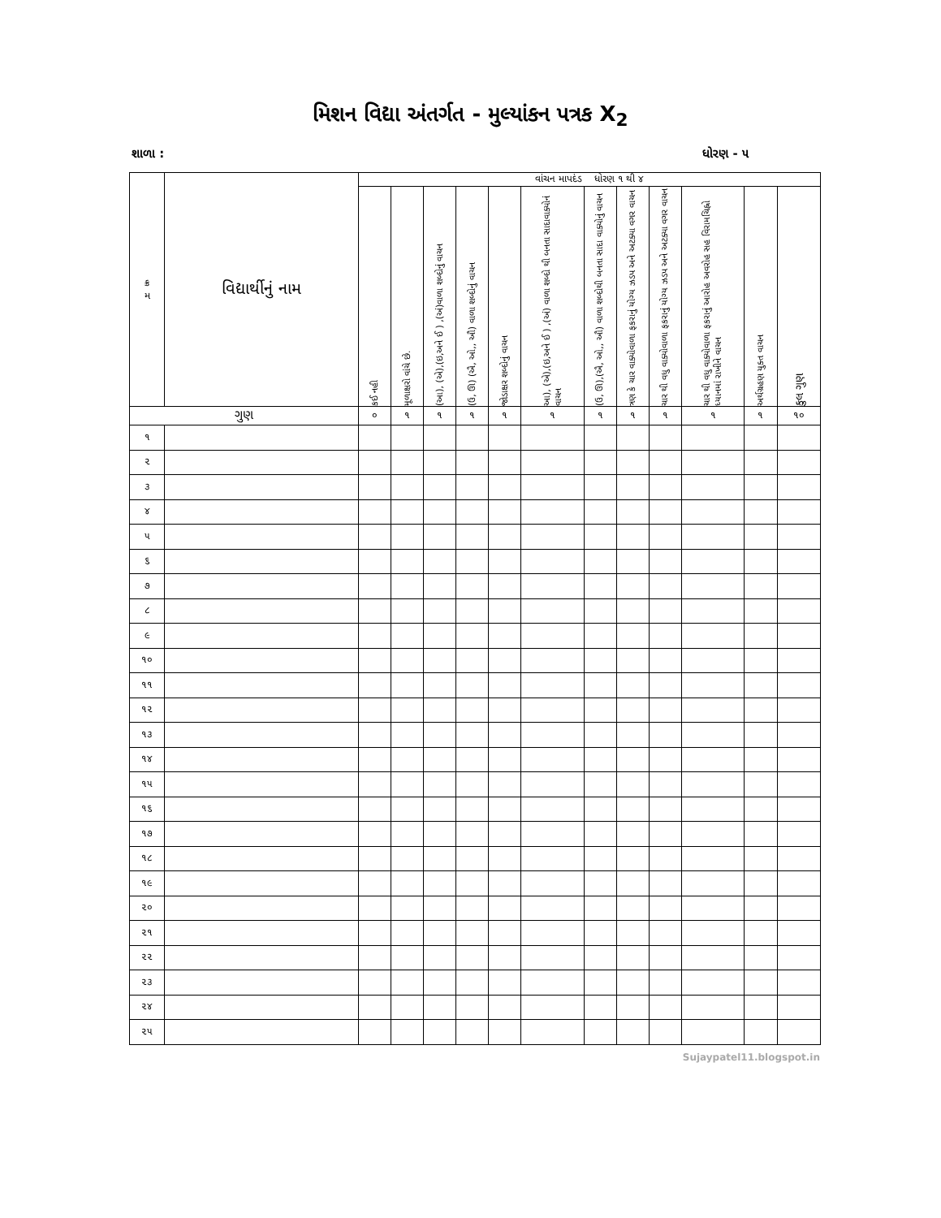મિશન વિદ્યા અંતર્ગત - મુલ્યાંકન પત્રક X<sub>2</sub>
શાળા : ધોરણ - ૫
| ક્ર મ | વિદ્યાર્થીનું નામ | વાંચન માપદંડ ધોરણ ૧ થી ૪ | | | | | | | | | | | |
| --- | --- | --- | --- | --- | --- | --- | --- | --- | --- | --- | --- | --- | --- |
| | | કઈ નહી | મૂળાક્ષરો વાંચે છે. | (આ), (એ),(ઇ,અને ઈ ) ,(અં)વાળા શબ્દોનું વાચન | (ઉ, ઊ) (ઐ, ઓ,, ઔ) વાળા શબ્દોનું વાચન | જોડાક્ષર શબ્દોનું વાચન | આ), (એ),(ઇ,અને ઈ ) ,(અં) વાળા શબ્દો થી બનતા સાદાવાક્યોનં વાચન | (ઉ, ઊ),(ઐ, ઓ,, ઔ) વાળા શબ્દોથી બનતા સાદા વાક્યોનું વાચન | ત્રણ કે ચાર વાક્યોવાળા ફકરાનું યોગ્ય ઝડપ અને અટક્યા વગર વાચન | ચાર થી વધુ વાક્યોવાળા ફકરાનું યોગ્ય ઝડપ અને અટક્યા વગર વાચન | ચાર થી વધુ વાક્યોવાળા ફકરાનું આરોહ અવરોહ સહ વિરામચિહ્નો ધ્યાનમાં રાખીને વાચન | અર્થગ્રહણ યુક્ત વાચન | કુલ ગુણ |
| ગુણ | | ૦ | ૧ | ૧ | ૧ | ૧ | ૧ | ૧ | ૧ | ૧ | ૧ | ૧ | ૧૦ |
| ૧ | | | | | | | | | | | | | |
| ૨ | | | | | | | | | | | | | |
| ૩ | | | | | | | | | | | | | |
| ૪ | | | | | | | | | | | | | |
| ૫ | | | | | | | | | | | | | |
| ૬ | | | | | | | | | | | | | |
| ૭ | | | | | | | | | | | | | |
| ૮ | | | | | | | | | | | | | |
| ૯ | | | | | | | | | | | | | |
| ૧૦ | | | | | | | | | | | | | |
| ૧૧ | | | | | | | | | | | | | |
| ૧૨ | | | | | | | | | | | | | |
| ૧૩ | | | | | | | | | | | | | |
| ૧૪ | | | | | | | | | | | | | |
| ૧૫ | | | | | | | | | | | | | |
| ૧૬ | | | | | | | | | | | | | |
| ૧૭ | | | | | | | | | | | | | |
| ૧૮ | | | | | | | | | | | | | |
| ૧૯ | | | | | | | | | | | | | |
| ૨૦ | | | | | | | | | | | | | |
| ૨૧ | | | | | | | | | | | | | |
| ૨૨ | | | | | | | | | | | | | |
| ૨૩ | | | | | | | | | | | | | |
| ૨૪ | | | | | | | | | | | | | |
| ૨૫ | | | | | | | | | | | | | |
Sujaypatel11.blogspot.in